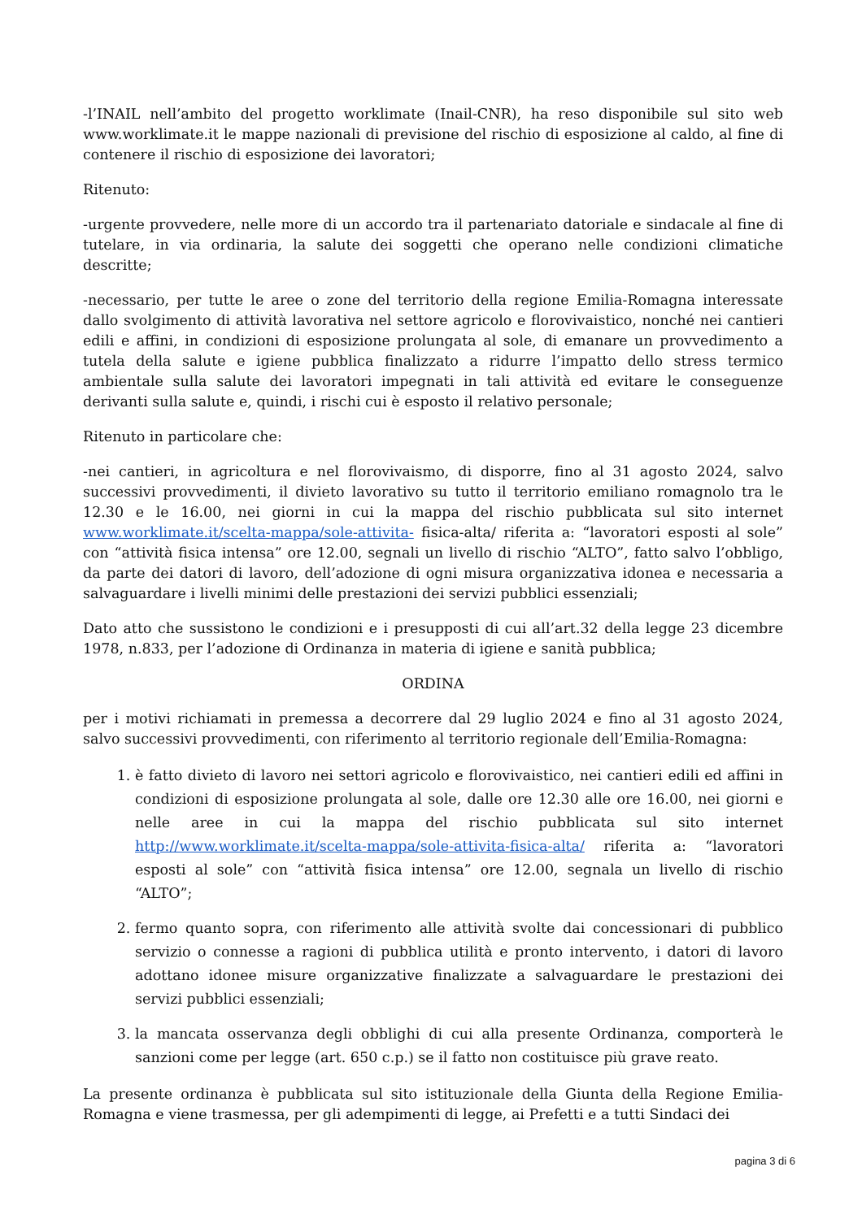-l’INAIL nell’ambito del progetto worklimate (Inail-CNR), ha reso disponibile sul sito web www.worklimate.it le mappe nazionali di previsione del rischio di esposizione al caldo, al fine di contenere il rischio di esposizione dei lavoratori;
Ritenuto:
-urgente provvedere, nelle more di un accordo tra il partenariato datoriale e sindacale al fine di tutelare, in via ordinaria, la salute dei soggetti che operano nelle condizioni climatiche descritte;
-necessario, per tutte le aree o zone del territorio della regione Emilia-Romagna interessate dallo svolgimento di attività lavorativa nel settore agricolo e florovivaistico, nonché nei cantieri edili e affini, in condizioni di esposizione prolungata al sole, di emanare un provvedimento a tutela della salute e igiene pubblica finalizzato a ridurre l’impatto dello stress termico ambientale sulla salute dei lavoratori impegnati in tali attività ed evitare le conseguenze derivanti sulla salute e, quindi, i rischi cui è esposto il relativo personale;
Ritenuto in particolare che:
-nei cantieri, in agricoltura e nel florovivaismo, di disporre, fino al 31 agosto 2024, salvo successivi provvedimenti, il divieto lavorativo su tutto il territorio emiliano romagnolo tra le 12.30 e le 16.00, nei giorni in cui la mappa del rischio pubblicata sul sito internet www.worklimate.it/scelta-mappa/sole-attivita- fisica-alta/ riferita a: “lavoratori esposti al sole” con “attività fisica intensa” ore 12.00, segnali un livello di rischio “ALTO”, fatto salvo l’obbligo, da parte dei datori di lavoro, dell’adozione di ogni misura organizzativa idonea e necessaria a salvaguardare i livelli minimi delle prestazioni dei servizi pubblici essenziali;
Dato atto che sussistono le condizioni e i presupposti di cui all’art.32 della legge 23 dicembre 1978, n.833, per l’adozione di Ordinanza in materia di igiene e sanità pubblica;
ORDINA
per i motivi richiamati in premessa a decorrere dal 29 luglio 2024 e fino al 31 agosto 2024, salvo successivi provvedimenti, con riferimento al territorio regionale dell’Emilia-Romagna:
1. è fatto divieto di lavoro nei settori agricolo e florovivaistico, nei cantieri edili ed affini in condizioni di esposizione prolungata al sole, dalle ore 12.30 alle ore 16.00, nei giorni e nelle aree in cui la mappa del rischio pubblicata sul sito internet http://www.worklimate.it/scelta-mappa/sole-attivita-fisica-alta/ riferita a: “lavoratori esposti al sole” con “attività fisica intensa” ore 12.00, segnala un livello di rischio “ALTO”;
2. fermo quanto sopra, con riferimento alle attività svolte dai concessionari di pubblico servizio o connesse a ragioni di pubblica utilità e pronto intervento, i datori di lavoro adottano idonee misure organizzative finalizzate a salvaguardare le prestazioni dei servizi pubblici essenziali;
3. la mancata osservanza degli obblighi di cui alla presente Ordinanza, comporterà le sanzioni come per legge (art. 650 c.p.) se il fatto non costituisce più grave reato.
La presente ordinanza è pubblicata sul sito istituzionale della Giunta della Regione Emilia-Romagna e viene trasmessa, per gli adempimenti di legge, ai Prefetti e a tutti Sindaci dei
pagina 3 di 6